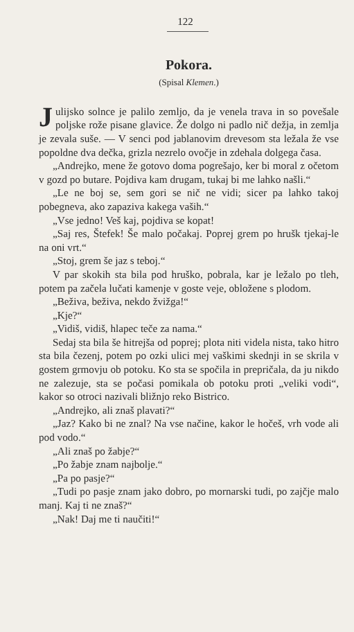122
Pokora.
(Spisal Klemen.)
Julijsko solnce je palilo zemljo, da je venela trava in so povešale poljske rože pisane glavice. Že dolgo ni padlo nič dežja, in zemlja je zevala suše. — V senci pod jablanovim drevesom sta ležala že vse popoldne dva dečka, grizla nezrelo ovočje in zdehala dolgega časa.
„Andrejko, mene že gotovo doma pogrešajo, ker bi moral z očetom v gozd po butare. Pojdiva kam drugam, tukaj bi me lahko našli.“
„Le ne boj se, sem gori se nič ne vidi; sicer pa lahko takoj pobegneva, ako zapaziva kakega vaših.“
„Vse jedno! Veš kaj, pojdiva se kopat!
„Saj res, Štefek! Še malo počakaj. Poprej grem po hrušk tjekaj-le na oni vrt.“
„Stoj, grem še jaz s teboj.“
V par skokih sta bila pod hruško, pobrala, kar je ležalo po tleh, potem pa začela lučati kamenje v goste veje, obložene s plodom.
„Beživa, beživa, nekdo žvižga!“
„Kje?“
„Vidiš, vidiš, hlapec teče za nama.“
Sedaj sta bila še hitrejša od poprej; plota niti videla nista, tako hitro sta bila čezenj, potem po ozki ulici mej vaškimi skednji in se skrila v gostem grmovju ob potoku. Ko sta se spočila in prepričala, da ju nikdo ne zalezuje, sta se počasi pomikala ob potoku proti „veliki vodi“, kakor so otroci nazivali bližnjo reko Bistrico.
„Andrejko, ali znaš plavati?“
„Jaz? Kako bi ne znal? Na vse načine, kakor le hočeš, vrh vode ali pod vodo.“
„Ali znaš po žabje?“
„Po žabje znam najbolje.“
„Pa po pasje?“
„Tudi po pasje znam jako dobro, po mornarski tudi, po zajčje malo manj. Kaj ti ne znaš?“
„Nak! Daj me ti naučiti!“